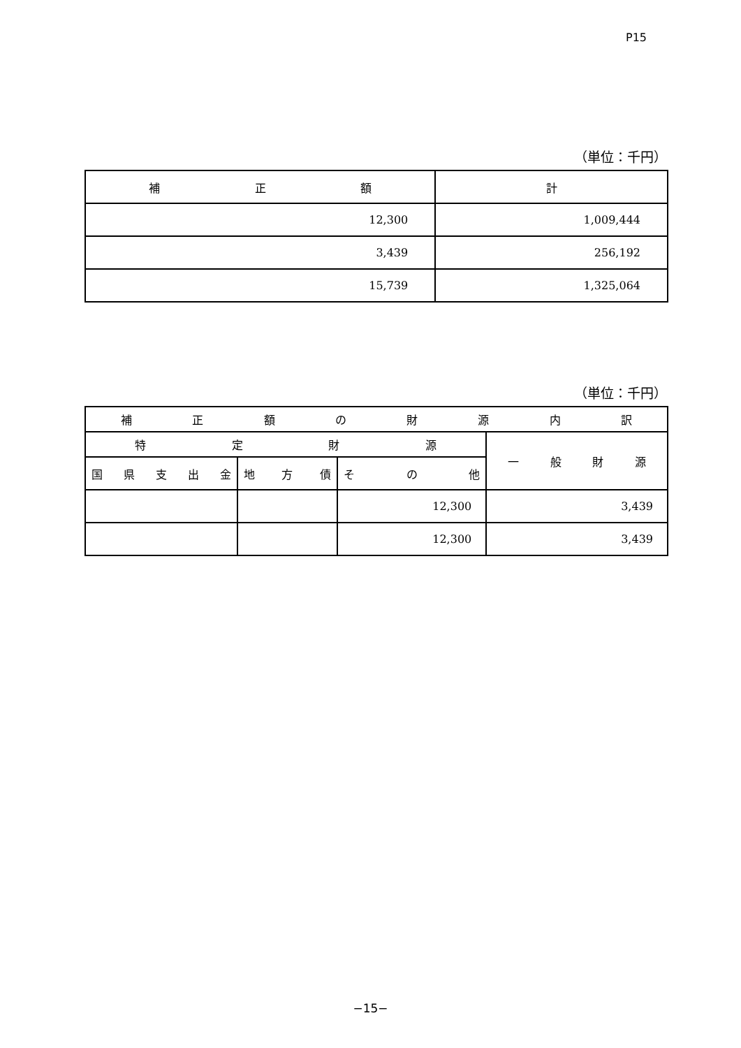P15
（単位：千円）
| 補 正 額 | 計 |
| --- | --- |
| 12,300 | 1,009,444 |
| 3,439 | 256,192 |
| 15,739 | 1,325,064 |
（単位：千円）
| 補 正 額 の 財 源 内 訳 | | | |
| --- | --- | --- | --- |
| 特 定 財 源 | | | 一 般 財 源 |
| 国 県 支 出 金 | 地 方 債 | そ の 他 | |
| | | 12,300 | 3,439 |
| | | 12,300 | 3,439 |
−15−